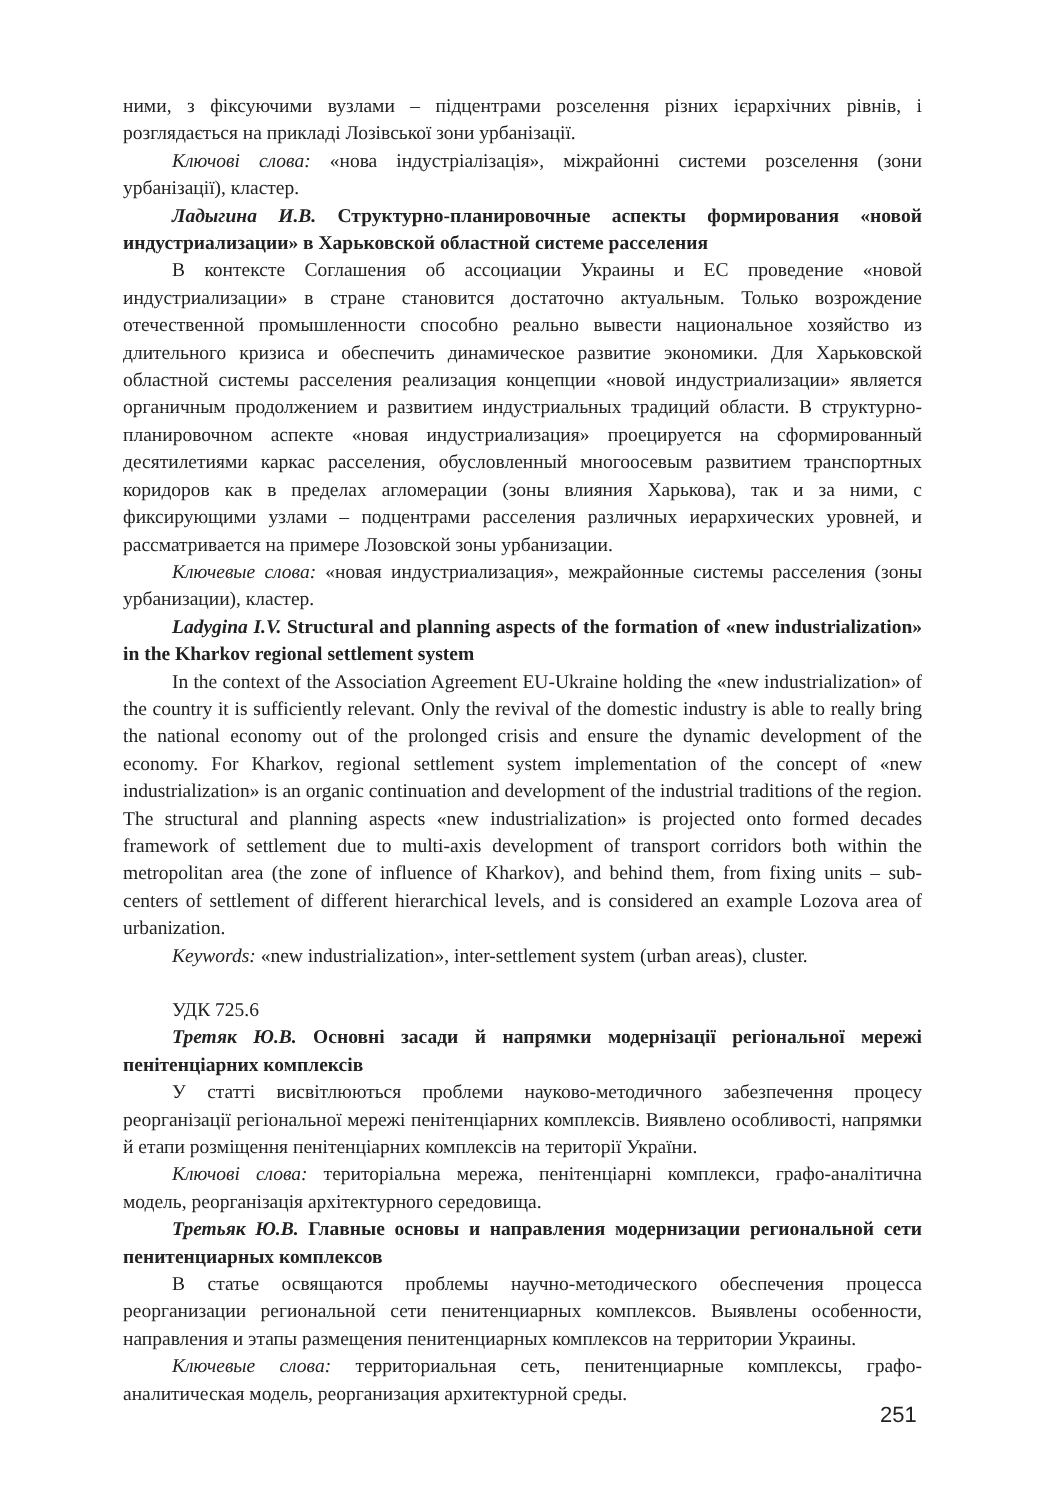ними, з фіксуючими вузлами – підцентрами розселення різних ієрархічних рівнів, і розглядається на прикладі Лозівської зони урбанізації.
Ключові слова: «нова індустріалізація», міжрайонні системи розселення (зони урбанізації), кластер.
Ладыгина И.В. Структурно-планировочные аспекты формирования «новой индустриализации» в Харьковской областной системе расселения
В контексте Соглашения об ассоциации Украины и ЕС проведение «новой индустриализации» в стране становится достаточно актуальным. Только возрождение отечественной промышленности способно реально вывести национальное хозяйство из длительного кризиса и обеспечить динамическое развитие экономики. Для Харьковской областной системы расселения реализация концепции «новой индустриализации» является органичным продолжением и развитием индустриальных традиций области. В структурно-планировочном аспекте «новая индустриализация» проецируется на сформированный десятилетиями каркас расселения, обусловленный многоосевым развитием транспортных коридоров как в пределах агломерации (зоны влияния Харькова), так и за ними, с фиксирующими узлами – подцентрами расселения различных иерархических уровней, и рассматривается на примере Лозовской зоны урбанизации.
Ключевые слова: «новая индустриализация», межрайонные системы расселения (зоны урбанизации), кластер.
Ladygina I.V. Structural and planning aspects of the formation of «new industrialization» in the Kharkov regional settlement system
In the context of the Association Agreement EU-Ukraine holding the «new industrialization» of the country it is sufficiently relevant. Only the revival of the domestic industry is able to really bring the national economy out of the prolonged crisis and ensure the dynamic development of the economy. For Kharkov, regional settlement system implementation of the concept of «new industrialization» is an organic continuation and development of the industrial traditions of the region. The structural and planning aspects «new industrialization» is projected onto formed decades framework of settlement due to multi-axis development of transport corridors both within the metropolitan area (the zone of influence of Kharkov), and behind them, from fixing units – sub-centers of settlement of different hierarchical levels, and is considered an example Lozova area of urbanization.
Keywords: «new industrialization», inter-settlement system (urban areas), cluster.
УДК 725.6
Третяк Ю.В. Основні засади й напрямки модернізації регіональної мережі пенітенціарних комплексів
У статті висвітлюються проблеми науково-методичного забезпечення процесу реорганізації регіональної мережі пенітенціарних комплексів. Виявлено особливості, напрямки й етапи розміщення пенітенціарних комплексів на території України.
Ключові слова: територіальна мережа, пенітенціарні комплекси, графо-аналітична модель, реорганізація архітектурного середовища.
Третьяк Ю.В. Главные основы и направления модернизации региональной сети пенитенциарных комплексов
В статье освящаются проблемы научно-методического обеспечения процесса реорганизации региональной сети пенитенциарных комплексов. Выявлены особенности, направления и этапы размещения пенитенциарных комплексов на территории Украины.
Ключевые слова: территориальная сеть, пенитенциарные комплексы, графо-аналитическая модель, реорганизация архитектурной среды.
251